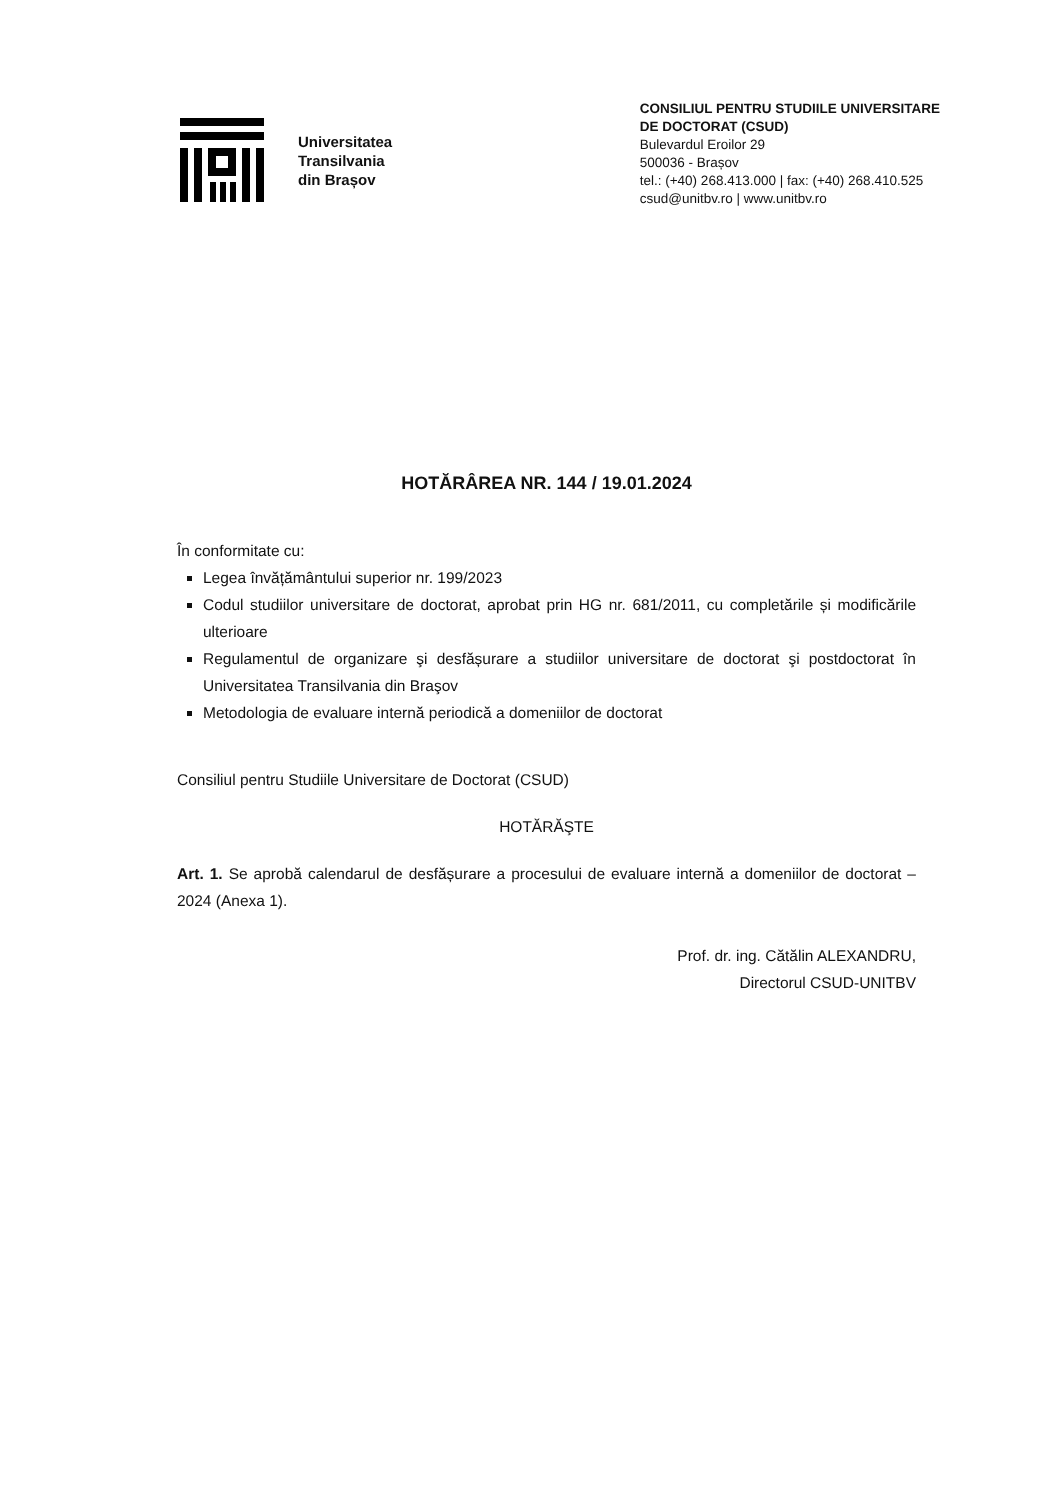Universitatea
Transilvania
din Brașov
CONSILIUL PENTRU STUDIILE UNIVERSITARE
DE DOCTORAT (CSUD)
Bulevardul Eroilor 29
500036 - Brașov
tel.: (+40) 268.413.000 | fax: (+40) 268.410.525
csud@unitbv.ro | www.unitbv.ro
HOTĂRÂREA NR. 144 / 19.01.2024
În conformitate cu:
Legea învățământului superior nr. 199/2023
Codul studiilor universitare de doctorat, aprobat prin HG nr. 681/2011, cu completările și modificările ulterioare
Regulamentul de organizare şi desfășurare a studiilor universitare de doctorat şi postdoctorat în Universitatea Transilvania din Braşov
Metodologia de evaluare internă periodică a domeniilor de doctorat
Consiliul pentru Studiile Universitare de Doctorat (CSUD)
HOTĂRĂŞTE
Art. 1. Se aprobă calendarul de desfășurare a procesului de evaluare internă a domeniilor de doctorat – 2024 (Anexa 1).
Prof. dr. ing. Cătălin ALEXANDRU,
Directorul CSUD-UNITBV